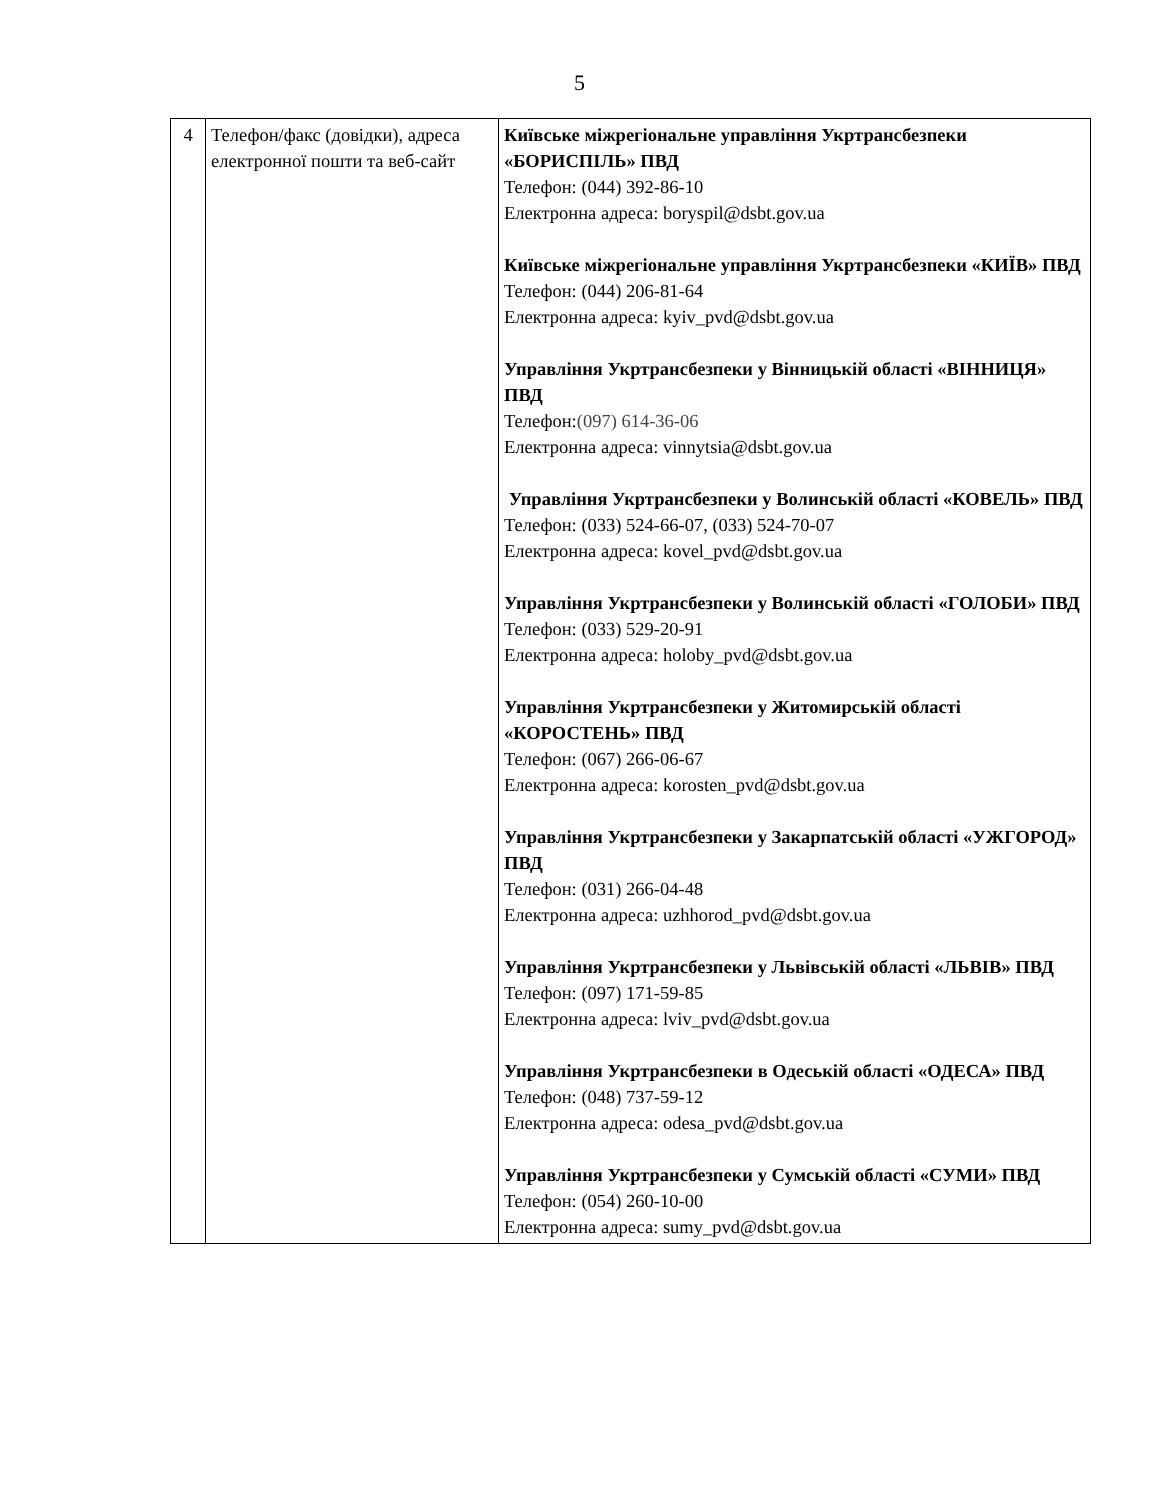5
| 4 | Телефон/факс (довідки), адреса електронної пошти та веб-сайт | Київське міжрегіональне управління Укртрансбезпеки «БОРИСПІЛЬ» ПВД Телефон: (044) 392-86-10 Електронна адреса: boryspil@dsbt.gov.ua Київське міжрегіональне управління Укртрансбезпеки «КИЇВ» ПВД Телефон: (044) 206-81-64 Електронна адреса: kyiv_pvd@dsbt.gov.ua Управління Укртрансбезпеки у Вінницькій області «ВІННИЦЯ» ПВД Телефон: (097) 614-36-06 Електронна адреса: vinnytsia@dsbt.gov.ua Управління Укртрансбезпеки у Волинській області «КОВЕЛЬ» ПВД Телефон: (033) 524-66-07, (033) 524-70-07 Електронна адреса: kovel_pvd@dsbt.gov.ua Управління Укртрансбезпеки у Волинській області «ГОЛОБИ» ПВД Телефон: (033) 529-20-91 Електронна адреса: holoby_pvd@dsbt.gov.ua Управління Укртрансбезпеки у Житомирській області «КОРОСТЕНЬ» ПВД Телефон: (067) 266-06-67 Електронна адреса: korosten_pvd@dsbt.gov.ua Управління Укртрансбезпеки у Закарпатській області «УЖГОРОД» ПВД Телефон: (031) 266-04-48 Електронна адреса: uzhhorod_pvd@dsbt.gov.ua Управління Укртрансбезпеки у Львівській області «ЛЬВІВ» ПВД Телефон: (097) 171-59-85 Електронна адреса: lviv_pvd@dsbt.gov.ua Управління Укртрансбезпеки в Одеській області «ОДЕСА» ПВД Телефон: (048) 737-59-12 Електронна адреса: odesa_pvd@dsbt.gov.ua Управління Укртрансбезпеки у Сумській області «СУМИ» ПВД Телефон: (054) 260-10-00 Електронна адреса: sumy_pvd@dsbt.gov.ua |